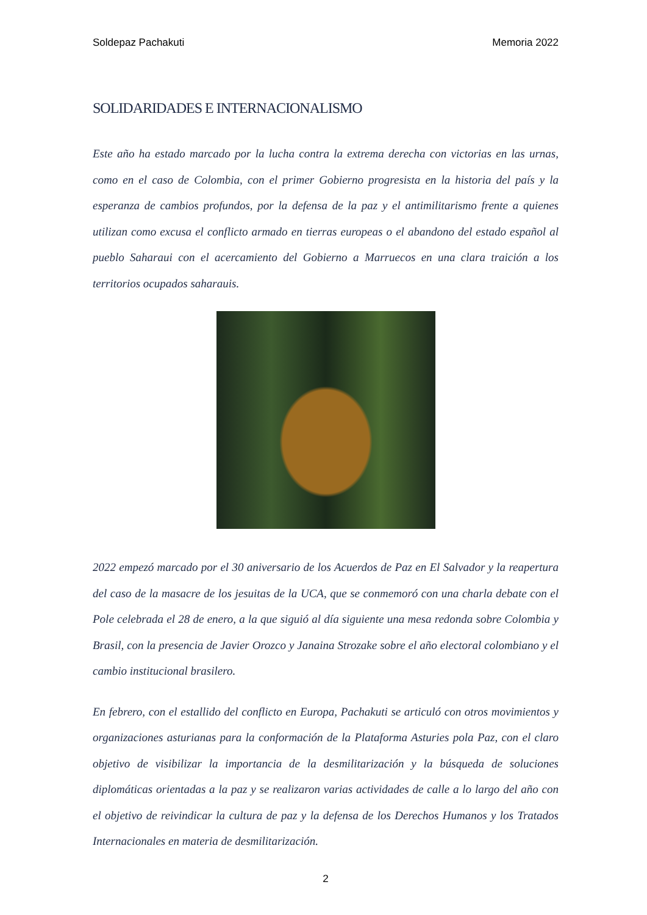Soldepaz Pachakuti Memoria 2022
SOLIDARIDADES E INTERNACIONALISMO
Este año ha estado marcado por la lucha contra la extrema derecha con victorias en las urnas, como en el caso de Colombia, con el primer Gobierno progresista en la historia del país y la esperanza de cambios profundos, por la defensa de la paz y el antimilitarismo frente a quienes utilizan como excusa el conflicto armado en tierras europeas o el abandono del estado español al pueblo Saharaui con el acercamiento del Gobierno a Marruecos en una clara traición a los territorios ocupados saharauis.
2022 empezó marcado por el 30 aniversario de los Acuerdos de Paz en El Salvador y la reapertura del caso de la masacre de los jesuitas de la UCA, que se conmemoró con una charla debate con el Pole celebrada el 28 de enero, a la que siguió al día siguiente una mesa redonda sobre Colombia y Brasil, con la presencia de Javier Orozco y Janaina Strozake sobre el año electoral colombiano y el cambio institucional brasilero.
En febrero, con el estallido del conflicto en Europa, Pachakuti se articuló con otros movimientos y organizaciones asturianas para la conformación de la Plataforma Asturies pola Paz, con el claro objetivo de visibilizar la importancia de la desmilitarización y la búsqueda de soluciones diplomáticas orientadas a la paz y se realizaron varias actividades de calle a lo largo del año con el objetivo de reivindicar la cultura de paz y la defensa de los Derechos Humanos y los Tratados Internacionales en materia de desmilitarización.
2